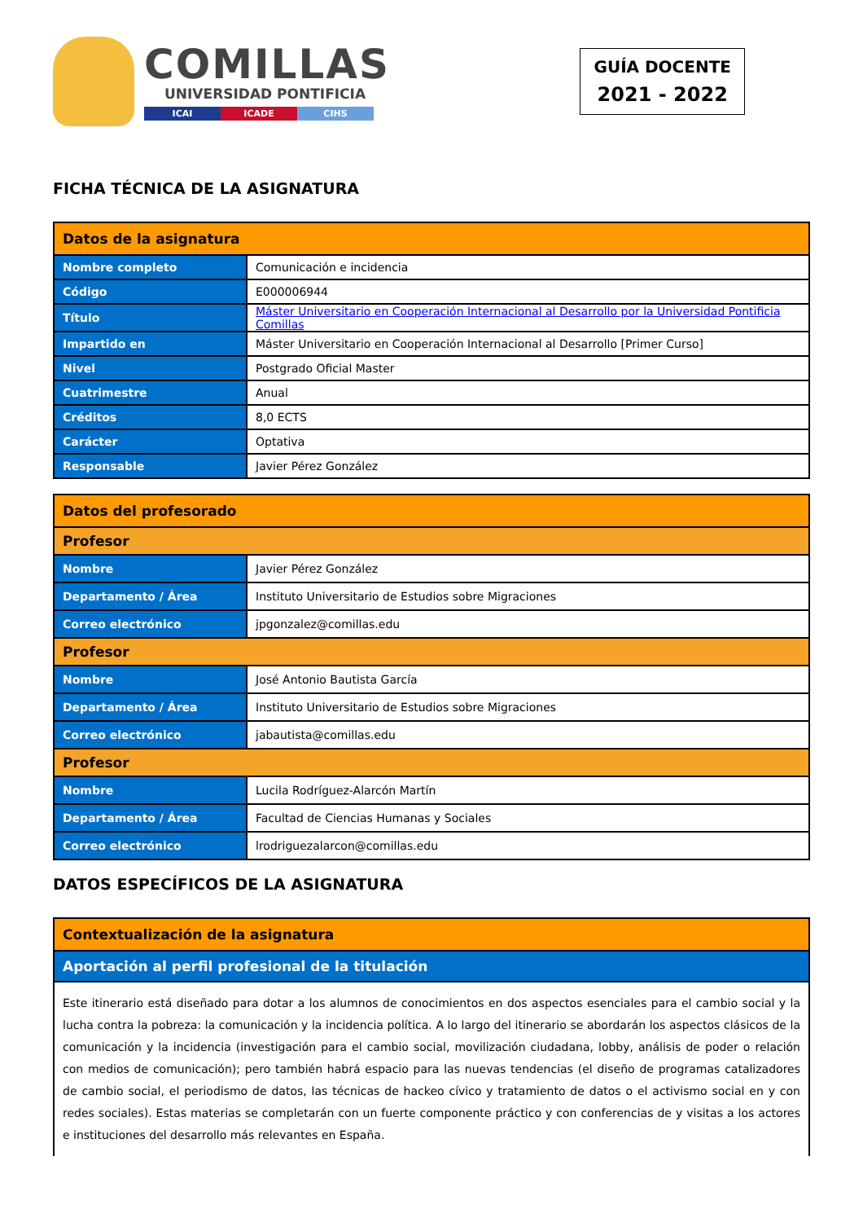COMILLAS
UNIVERSIDAD PONTIFICIA
ICAI ICADE CIHS
GUÍA DOCENTE
2021 - 2022
FICHA TÉCNICA DE LA ASIGNATURA
| Datos de la asignatura | |
| --- | --- |
| Nombre completo | Comunicación e incidencia |
| Código | E000006944 |
| Título | Máster Universitario en Cooperación Internacional al Desarrollo por la Universidad Pontificia Comillas |
| Impartido en | Máster Universitario en Cooperación Internacional al Desarrollo [Primer Curso] |
| Nivel | Postgrado Oficial Master |
| Cuatrimestre | Anual |
| Créditos | 8,0 ECTS |
| Carácter | Optativa |
| Responsable | Javier Pérez González |
| Datos del profesorado | |
| --- | --- |
| Profesor | |
| Nombre | Javier Pérez González |
| Departamento / Área | Instituto Universitario de Estudios sobre Migraciones |
| Correo electrónico | jpgonzalez@comillas.edu |
| Profesor | |
| Nombre | José Antonio Bautista García |
| Departamento / Área | Instituto Universitario de Estudios sobre Migraciones |
| Correo electrónico | jabautista@comillas.edu |
| Profesor | |
| Nombre | Lucila Rodríguez-Alarcón Martín |
| Departamento / Área | Facultad de Ciencias Humanas y Sociales |
| Correo electrónico | lrodriguezalarcon@comillas.edu |
DATOS ESPECÍFICOS DE LA ASIGNATURA
| Contextualización de la asignatura |
| --- |
| Aportación al perfil profesional de la titulación |
| Este itinerario está diseñado para dotar a los alumnos de conocimientos en dos aspectos esenciales para el cambio social y la lucha contra la pobreza: la comunicación y la incidencia política. A lo largo del itinerario se abordarán los aspectos clásicos de la comunicación y la incidencia (investigación para el cambio social, movilización ciudadana, lobby, análisis de poder o relación con medios de comunicación); pero también habrá espacio para las nuevas tendencias (el diseño de programas catalizadores de cambio social, el periodismo de datos, las técnicas de hackeo cívico y tratamiento de datos o el activismo social en y con redes sociales). Estas materias se completarán con un fuerte componente práctico y con conferencias de y visitas a los actores e instituciones del desarrollo más relevantes en España. |